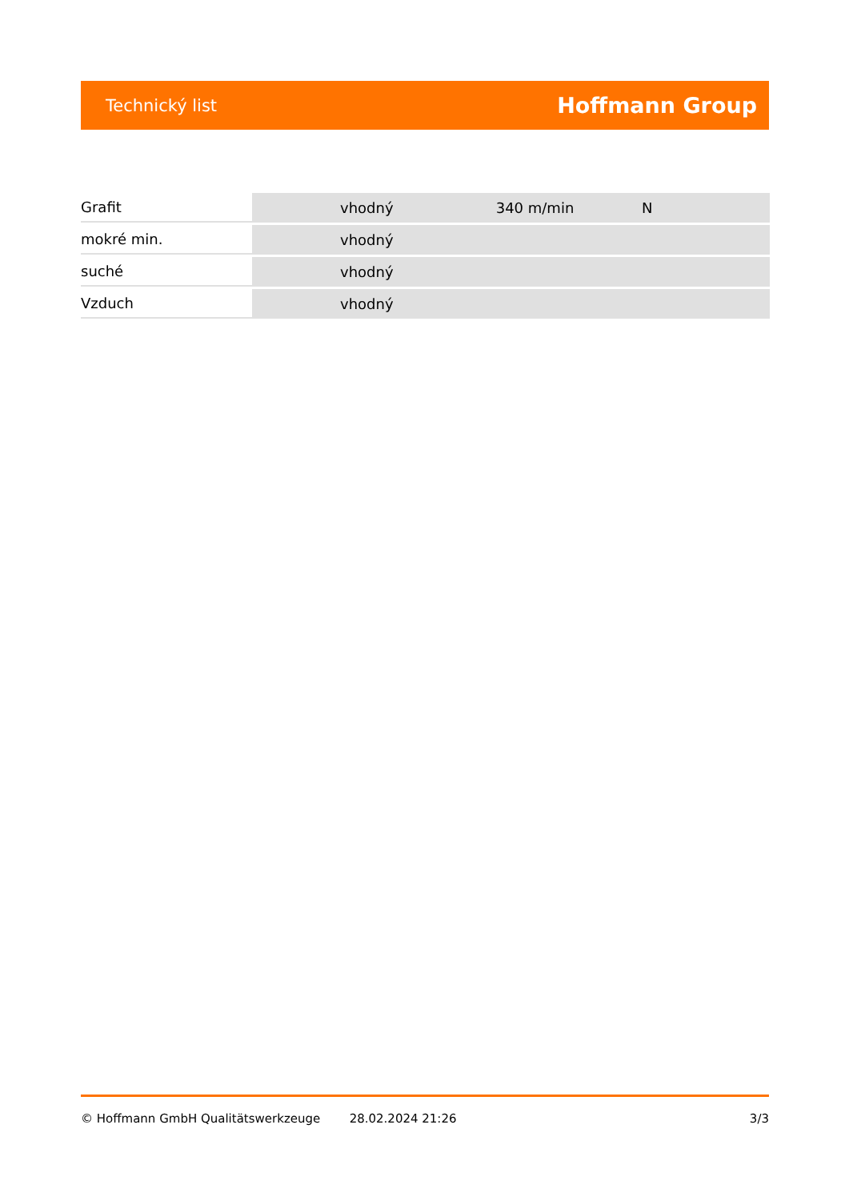Technický list Hoffmann Group
| Grafit | vhodný | 340 m/min | N |
| mokré min. | vhodný | | |
| suché | vhodný | | |
| Vzduch | vhodný | | |
© Hoffmann GmbH Qualitätswerkzeuge 28.02.2024 21:26 3/3